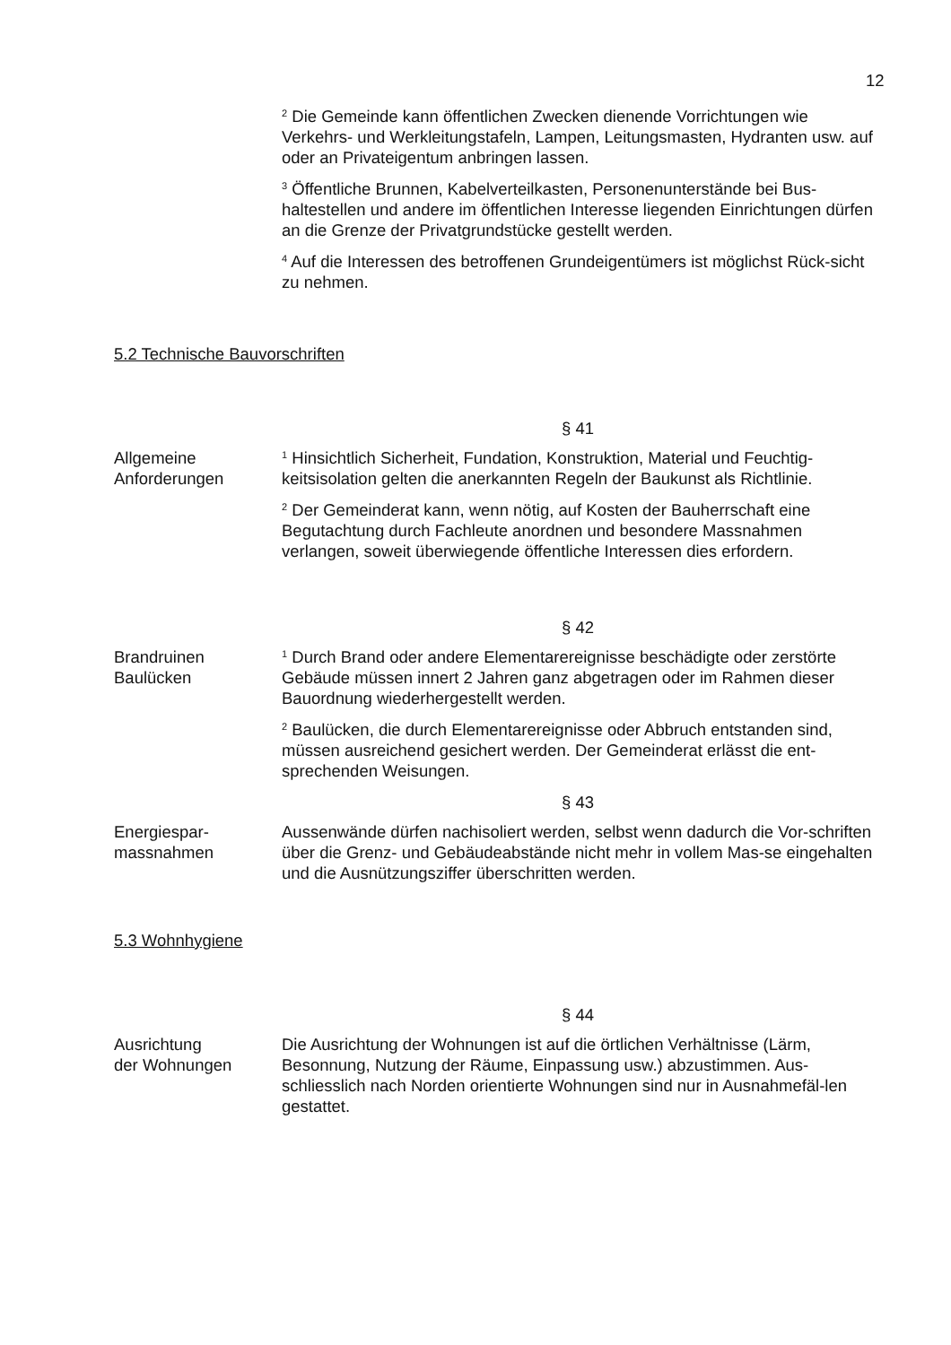12
<sup>2</sup> Die Gemeinde kann öffentlichen Zwecken dienende Vorrichtungen wie Verkehrs- und Werkleitungstafeln, Lampen, Leitungsmasten, Hydranten usw. auf oder an Privateigentum anbringen lassen.
<sup>3</sup> Öffentliche Brunnen, Kabelverteilkasten, Personenunterstände bei Bus-haltestellen und andere im öffentlichen Interesse liegenden Einrichtungen dürfen an die Grenze der Privatgrundstücke gestellt werden.
<sup>4</sup> Auf die Interessen des betroffenen Grundeigentümers ist möglichst Rück-sicht zu nehmen.
5.2 Technische Bauvorschriften
§ 41
Allgemeine
Anforderungen
<sup>1</sup> Hinsichtlich Sicherheit, Fundation, Konstruktion, Material und Feuchtig-keitsisolation gelten die anerkannten Regeln der Baukunst als Richtlinie.
<sup>2</sup> Der Gemeinderat kann, wenn nötig, auf Kosten der Bauherrschaft eine Begutachtung durch Fachleute anordnen und besondere Massnahmen verlangen, soweit überwiegende öffentliche Interessen dies erfordern.
§ 42
Brandruinen
Baulücken
<sup>1</sup> Durch Brand oder andere Elementarereignisse beschädigte oder zerstörte Gebäude müssen innert 2 Jahren ganz abgetragen oder im Rahmen dieser Bauordnung wiederhergestellt werden.
<sup>2</sup> Baulücken, die durch Elementarereignisse oder Abbruch entstanden sind, müssen ausreichend gesichert werden. Der Gemeinderat erlässt die ent-sprechenden Weisungen.
§ 43
Energiespar-
massnahmen
Aussenwände dürfen nachisoliert werden, selbst wenn dadurch die Vor-schriften über die Grenz- und Gebäudeabstände nicht mehr in vollem Mas-se eingehalten und die Ausnützungsziffer überschritten werden.
5.3 Wohnhygiene
§ 44
Ausrichtung
der Wohnungen
Die Ausrichtung der Wohnungen ist auf die örtlichen Verhältnisse (Lärm, Besonnung, Nutzung der Räume, Einpassung usw.) abzustimmen. Aus-schliesslich nach Norden orientierte Wohnungen sind nur in Ausnahmefäl-len gestattet.